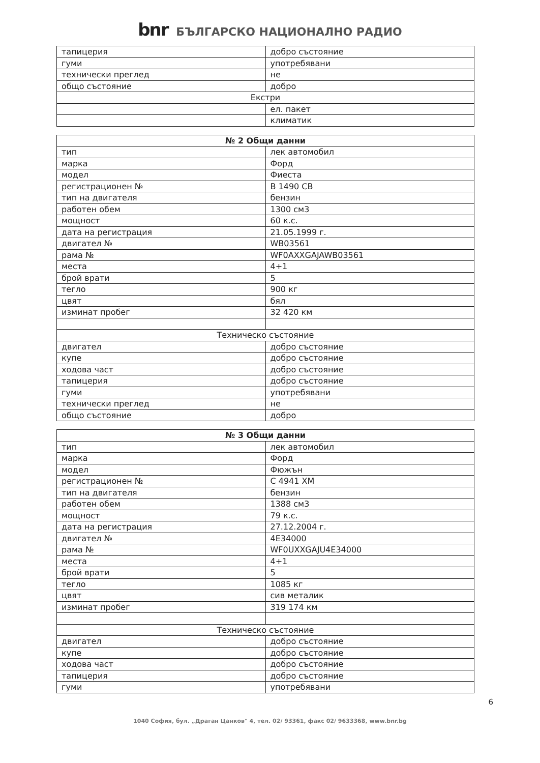bnr БЪЛГАРСКО НАЦИОНАЛНО РАДИО
| тапицерия | добро състояние |
| гуми | употребявани |
| технически преглед | не |
| общо състояние | добро |
| Екстри | |
| | ел. пакет |
| | климатик |
| № 2 Общи данни | |
| --- | --- |
| тип | лек автомобил |
| марка | Форд |
| модел | Фиеста |
| регистрационен № | В 1490 СВ |
| тип на двигателя | бензин |
| работен обем | 1300 см3 |
| мощност | 60 к.с. |
| дата на регистрация | 21.05.1999 г. |
| двигател № | WB03561 |
| рама № | WF0AXXGAJAWB03561 |
| места | 4+1 |
| брой врати | 5 |
| тегло | 900 кг |
| цвят | бял |
| изминат пробег | 32 420 км |
| Техническо състояние | |
| двигател | добро състояние |
| купе | добро състояние |
| ходова част | добро състояние |
| тапицерия | добро състояние |
| гуми | употребявани |
| технически преглед | не |
| общо състояние | добро |
| № 3 Общи данни | |
| --- | --- |
| тип | лек автомобил |
| марка | Форд |
| модел | Фюжън |
| регистрационен № | С 4941 ХМ |
| тип на двигателя | бензин |
| работен обем | 1388 см3 |
| мощност | 79 к.с. |
| дата на регистрация | 27.12.2004 г. |
| двигател № | 4E34000 |
| рама № | WF0UXXGAJU4E34000 |
| места | 4+1 |
| брой врати | 5 |
| тегло | 1085 кг |
| цвят | сив металик |
| изминат пробег | 319 174 км |
| Техническо състояние | |
| двигател | добро състояние |
| купе | добро състояние |
| ходова част | добро състояние |
| тапицерия | добро състояние |
| гуми | употребявани |
6
1040 София, бул. „Драган Цанков" 4, тел. 02/ 93361, факс 02/ 9633368, www.bnr.bg